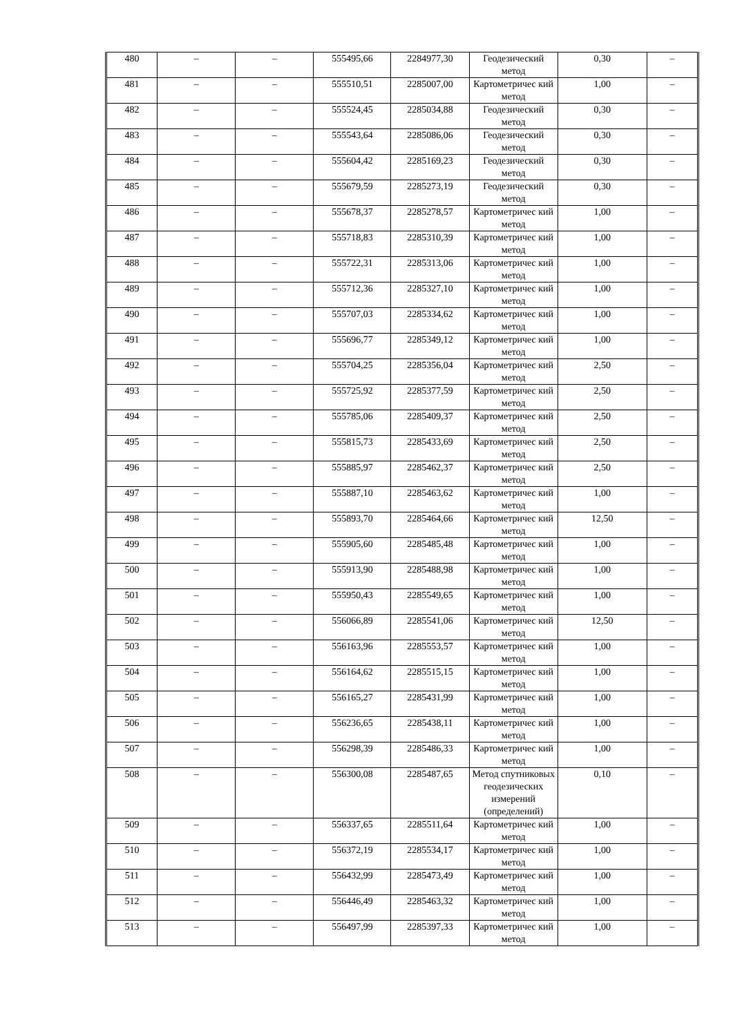| 480 | – | – | 555495,66 | 2284977,30 | Геодезический метод | 0,30 | – |
| 481 | – | – | 555510,51 | 2285007,00 | Картометричес кий метод | 1,00 | – |
| 482 | – | – | 555524,45 | 2285034,88 | Геодезический метод | 0,30 | – |
| 483 | – | – | 555543,64 | 2285086,06 | Геодезический метод | 0,30 | – |
| 484 | – | – | 555604,42 | 2285169,23 | Геодезический метод | 0,30 | – |
| 485 | – | – | 555679,59 | 2285273,19 | Геодезический метод | 0,30 | – |
| 486 | – | – | 555678,37 | 2285278,57 | Картометричес кий метод | 1,00 | – |
| 487 | – | – | 555718,83 | 2285310,39 | Картометричес кий метод | 1,00 | – |
| 488 | – | – | 555722,31 | 2285313,06 | Картометричес кий метод | 1,00 | – |
| 489 | – | – | 555712,36 | 2285327,10 | Картометричес кий метод | 1,00 | – |
| 490 | – | – | 555707,03 | 2285334,62 | Картометричес кий метод | 1,00 | – |
| 491 | – | – | 555696,77 | 2285349,12 | Картометричес кий метод | 1,00 | – |
| 492 | – | – | 555704,25 | 2285356,04 | Картометричес кий метод | 2,50 | – |
| 493 | – | – | 555725,92 | 2285377,59 | Картометричес кий метод | 2,50 | – |
| 494 | – | – | 555785,06 | 2285409,37 | Картометричес кий метод | 2,50 | – |
| 495 | – | – | 555815,73 | 2285433,69 | Картометричес кий метод | 2,50 | – |
| 496 | – | – | 555885,97 | 2285462,37 | Картометричес кий метод | 2,50 | – |
| 497 | – | – | 555887,10 | 2285463,62 | Картометричес кий метод | 1,00 | – |
| 498 | – | – | 555893,70 | 2285464,66 | Картометричес кий метод | 12,50 | – |
| 499 | – | – | 555905,60 | 2285485,48 | Картометричес кий метод | 1,00 | – |
| 500 | – | – | 555913,90 | 2285488,98 | Картометричес кий метод | 1,00 | – |
| 501 | – | – | 555950,43 | 2285549,65 | Картометричес кий метод | 1,00 | – |
| 502 | – | – | 556066,89 | 2285541,06 | Картометричес кий метод | 12,50 | – |
| 503 | – | – | 556163,96 | 2285553,57 | Картометричес кий метод | 1,00 | – |
| 504 | – | – | 556164,62 | 2285515,15 | Картометричес кий метод | 1,00 | – |
| 505 | – | – | 556165,27 | 2285431,99 | Картометричес кий метод | 1,00 | – |
| 506 | – | – | 556236,65 | 2285438,11 | Картометричес кий метод | 1,00 | – |
| 507 | – | – | 556298,39 | 2285486,33 | Картометричес кий метод | 1,00 | – |
| 508 | – | – | 556300,08 | 2285487,65 | Метод спутниковых геодезических измерений (определений) | 0,10 | – |
| 509 | – | – | 556337,65 | 2285511,64 | Картометричес кий метод | 1,00 | – |
| 510 | – | – | 556372,19 | 2285534,17 | Картометричес кий метод | 1,00 | – |
| 511 | – | – | 556432,99 | 2285473,49 | Картометричес кий метод | 1,00 | – |
| 512 | – | – | 556446,49 | 2285463,32 | Картометричес кий метод | 1,00 | – |
| 513 | – | – | 556497,99 | 2285397,33 | Картометричес кий метод | 1,00 | – |